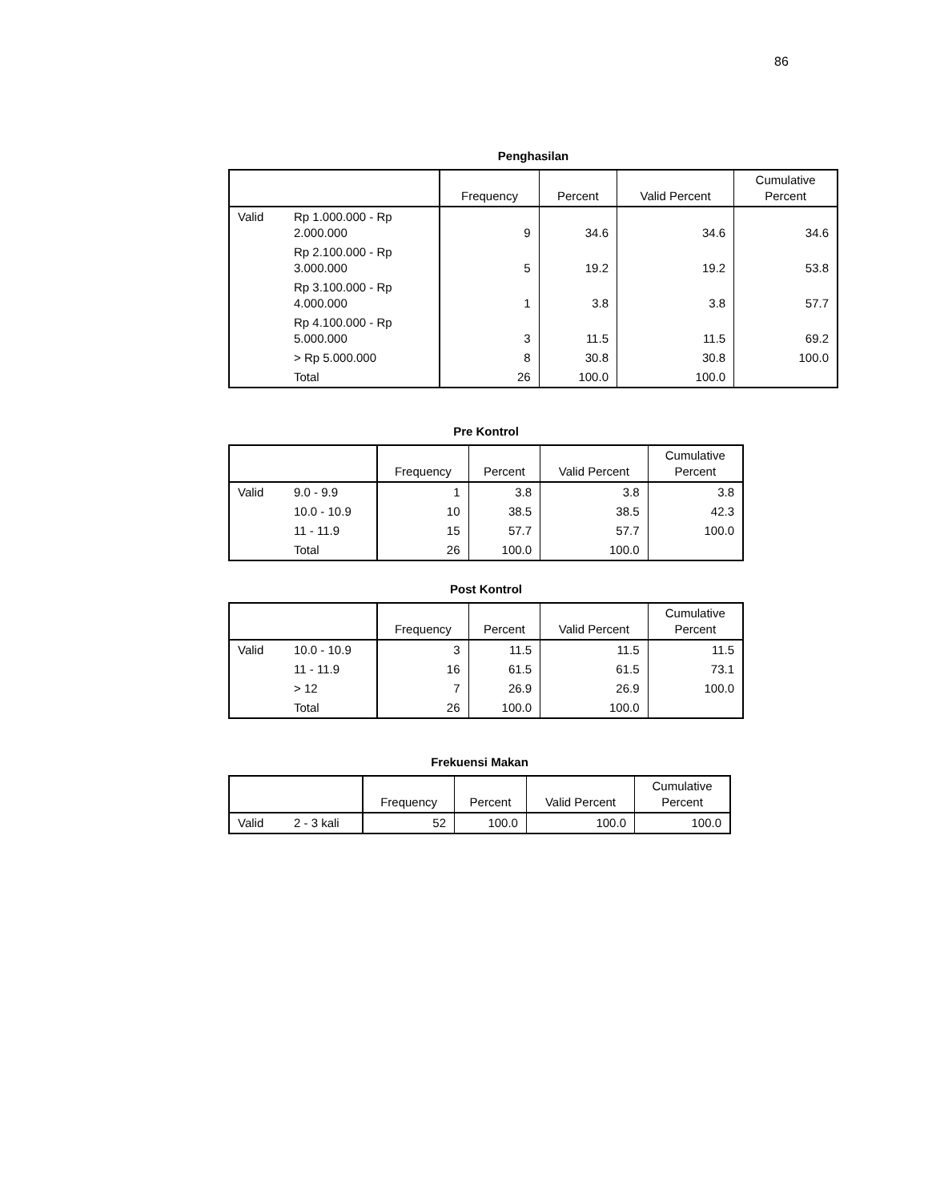86
Penghasilan
| | | Frequency | Percent | Valid Percent | Cumulative Percent |
| --- | --- | --- | --- | --- | --- |
| Valid | Rp 1.000.000 - Rp 2.000.000 | 9 | 34.6 | 34.6 | 34.6 |
| | Rp 2.100.000 - Rp 3.000.000 | 5 | 19.2 | 19.2 | 53.8 |
| | Rp 3.100.000 - Rp 4.000.000 | 1 | 3.8 | 3.8 | 57.7 |
| | Rp 4.100.000 - Rp 5.000.000 | 3 | 11.5 | 11.5 | 69.2 |
| | > Rp 5.000.000 | 8 | 30.8 | 30.8 | 100.0 |
| | Total | 26 | 100.0 | 100.0 | |
Pre Kontrol
| | | Frequency | Percent | Valid Percent | Cumulative Percent |
| --- | --- | --- | --- | --- | --- |
| Valid | 9.0 - 9.9 | 1 | 3.8 | 3.8 | 3.8 |
| | 10.0 - 10.9 | 10 | 38.5 | 38.5 | 42.3 |
| | 11 - 11.9 | 15 | 57.7 | 57.7 | 100.0 |
| | Total | 26 | 100.0 | 100.0 | |
Post Kontrol
| | | Frequency | Percent | Valid Percent | Cumulative Percent |
| --- | --- | --- | --- | --- | --- |
| Valid | 10.0 - 10.9 | 3 | 11.5 | 11.5 | 11.5 |
| | 11 - 11.9 | 16 | 61.5 | 61.5 | 73.1 |
| | > 12 | 7 | 26.9 | 26.9 | 100.0 |
| | Total | 26 | 100.0 | 100.0 | |
Frekuensi Makan
| | | Frequency | Percent | Valid Percent | Cumulative Percent |
| --- | --- | --- | --- | --- | --- |
| Valid | 2 - 3 kali | 52 | 100.0 | 100.0 | 100.0 |